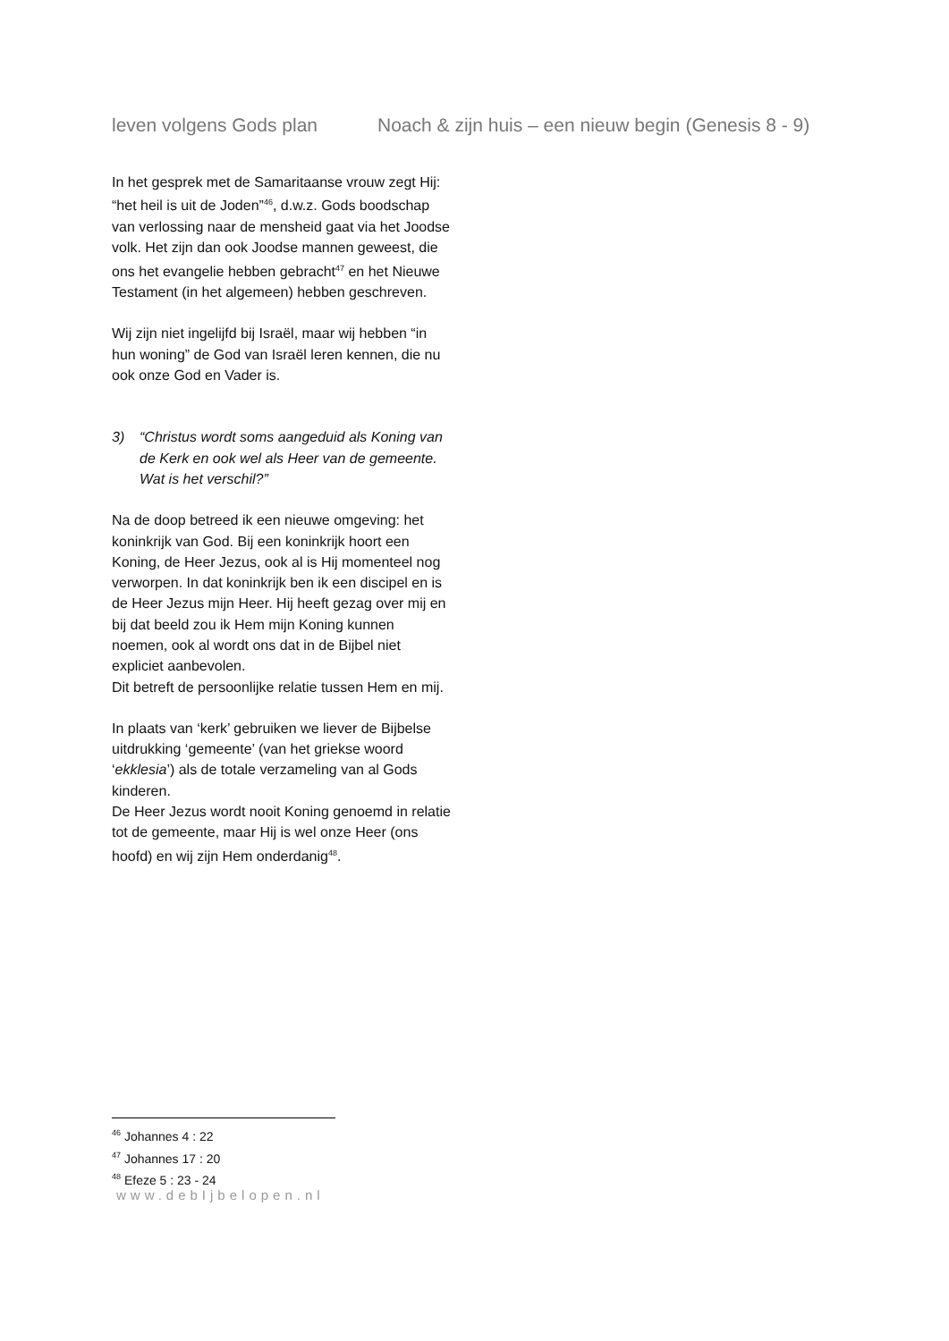leven volgens Gods plan Noach & zijn huis – een nieuw begin (Genesis 8 - 9)
In het gesprek met de Samaritaanse vrouw zegt Hij: “het heil is uit de Joden”<sup>46</sup>, d.w.z. Gods boodschap van verlossing naar de mensheid gaat via het Joodse volk. Het zijn dan ook Joodse mannen geweest, die ons het evangelie hebben gebracht<sup>47</sup> en het Nieuwe Testament (in het algemeen) hebben geschreven.
Wij zijn niet ingelijfd bij Israël, maar wij hebben “in hun woning” de God van Israël leren kennen, die nu ook onze God en Vader is.
3) “Christus wordt soms aangeduid als Koning van de Kerk en ook wel als Heer van de gemeente. Wat is het verschil?”
Na de doop betreed ik een nieuwe omgeving: het koninkrijk van God. Bij een koninkrijk hoort een Koning, de Heer Jezus, ook al is Hij momenteel nog verworpen. In dat koninkrijk ben ik een discipel en is de Heer Jezus mijn Heer. Hij heeft gezag over mij en bij dat beeld zou ik Hem mijn Koning kunnen noemen, ook al wordt ons dat in de Bijbel niet expliciet aanbevolen.
Dit betreft de persoonlijke relatie tussen Hem en mij.
In plaats van ‘kerk’ gebruiken we liever de Bijbelse uitdrukking ‘gemeente’ (van het griekse woord ‘ekklesia’) als de totale verzameling van al Gods kinderen.
De Heer Jezus wordt nooit Koning genoemd in relatie tot de gemeente, maar Hij is wel onze Heer (ons hoofd) en wij zijn Hem onderdanig<sup>48</sup>.
<sup>46</sup> Johannes 4 : 22
<sup>47</sup> Johannes 17 : 20
<sup>48</sup> Efeze 5 : 23 - 24
www.debIjbelopen.nl